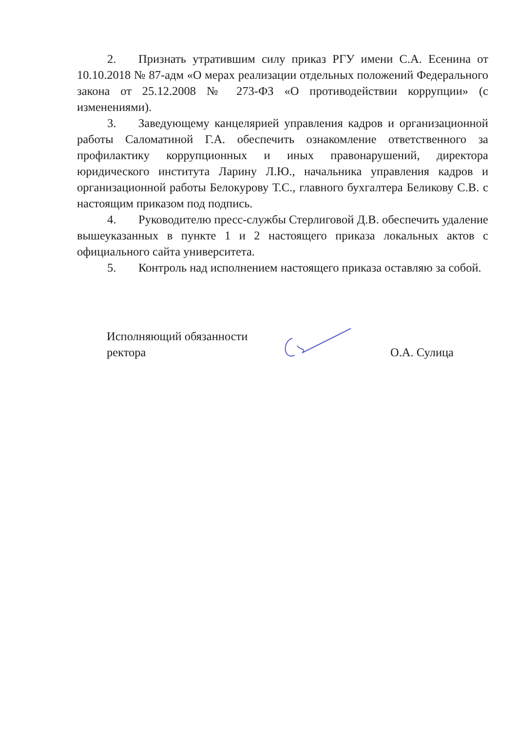2. Признать утратившим силу приказ РГУ имени С.А. Есенина от 10.10.2018 № 87-адм «О мерах реализации отдельных положений Федерального закона от 25.12.2008 № 273-ФЗ «О противодействии коррупции» (с изменениями).
3. Заведующему канцелярией управления кадров и организационной работы Саломатиной Г.А. обеспечить ознакомление ответственного за профилактику коррупционных и иных правонарушений, директора юридического института Ларину Л.Ю., начальника управления кадров и организационной работы Белокурову Т.С., главного бухгалтера Беликову С.В. с настоящим приказом под подпись.
4. Руководителю пресс-службы Стерлиговой Д.В. обеспечить удаление вышеуказанных в пункте 1 и 2 настоящего приказа локальных актов с официального сайта университета.
5. Контроль над исполнением настоящего приказа оставляю за собой.
Исполняющий обязанности
ректора
О.А. Сулица